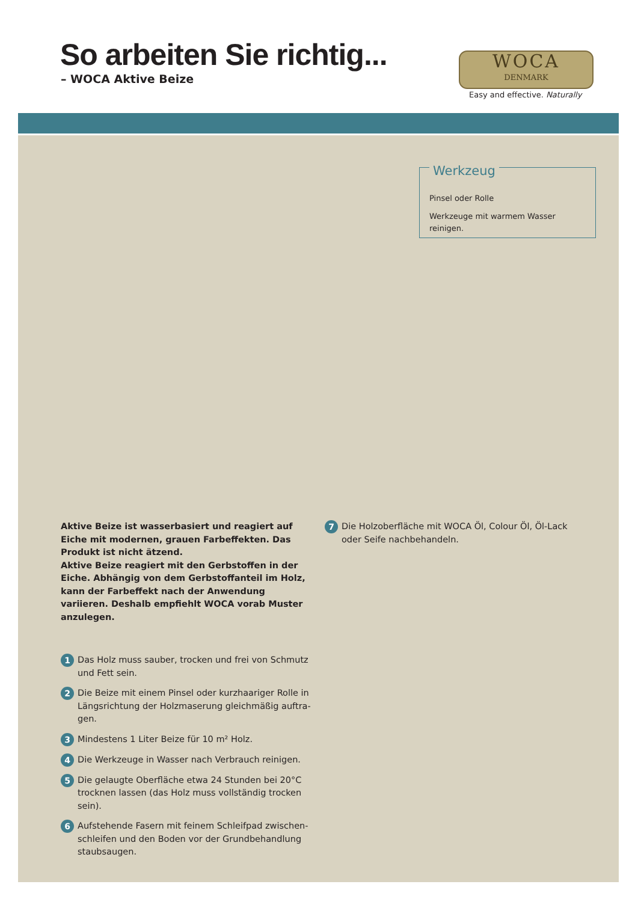So arbeiten Sie richtig...
– WOCA Aktive Beize
WOCA
DENMARK
Easy and effective. Naturally
Werkzeug
Pinsel oder Rolle
Werkzeuge mit warmem Wasser reinigen.
Aktive Beize ist wasserbasiert und reagiert auf Eiche mit modernen, grauen Farbeffekten. Das Produkt ist nicht ätzend.
Aktive Beize reagiert mit den Gerbstoffen in der Eiche. Abhängig von dem Gerbstoffanteil im Holz, kann der Farbeffekt nach der Anwendung variieren. Deshalb empfiehlt WOCA vorab Muster anzulegen.
1 Das Holz muss sauber, trocken und frei von Schmutz und Fett sein.
2 Die Beize mit einem Pinsel oder kurzhaariger Rolle in Längsrichtung der Holzmaserung gleichmäßig auftra-gen.
3 Mindestens 1 Liter Beize für 10 m² Holz.
4 Die Werkzeuge in Wasser nach Verbrauch reinigen.
5 Die gelaugte Oberfläche etwa 24 Stunden bei 20°C trocknen lassen (das Holz muss vollständig trocken sein).
6 Aufstehende Fasern mit feinem Schleifpad zwischen-schleifen und den Boden vor der Grundbehandlung staubsaugen.
7 Die Holzoberfläche mit WOCA Öl, Colour Öl, Öl-Lack oder Seife nachbehandeln.